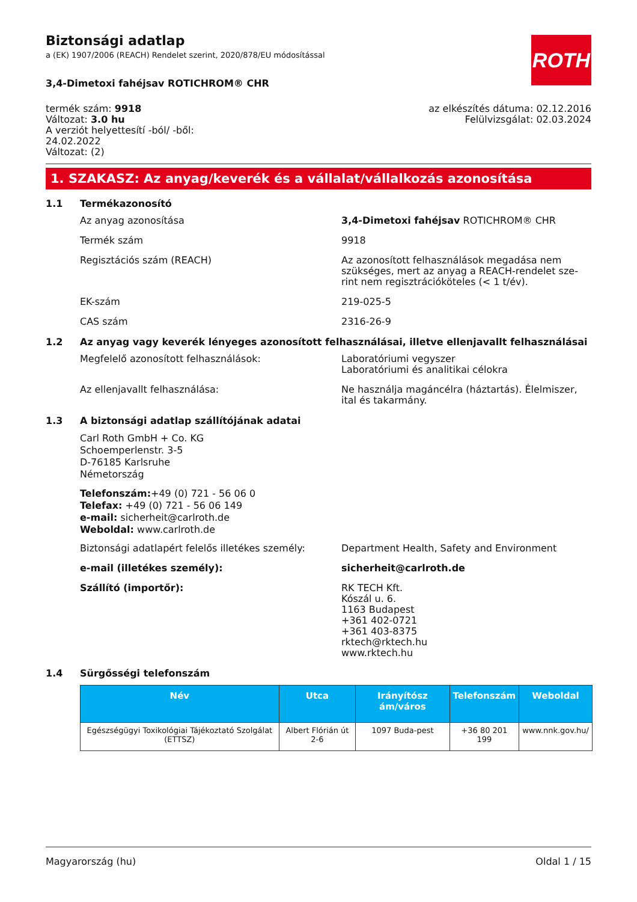ROTH
Biztonsági adatlap
a (EK) 1907/2006 (REACH) Rendelet szerint, 2020/878/EU módosítással
3,4-Dimetoxi fahéjsav ROTICHROM® CHR
termék szám: 9918
Változat: 3.0 hu
A verziót helyettesítí -ból/ -ből:
24.02.2022
Változat: (2)
az elkészítés dátuma: 02.12.2016
Felülvizsgálat: 02.03.2024
1. SZAKASZ: Az anyag/keverék és a vállalat/vállalkozás azonosítása
1.1 Termékazonosító
Az anyag azonosítása 3,4-Dimetoxi fahéjsav ROTICHROM® CHR
Termék szám 9918
Regisztációs szám (REACH) Az azonosított felhasználások megadása nem szükséges, mert az anyag a REACH-rendelet sze-rint nem regisztrációköteles (< 1 t/év).
EK-szám 219-025-5
CAS szám 2316-26-9
1.2 Az anyag vagy keverék lényeges azonosított felhasználásai, illetve ellenjavallt felhasználásai
Megfelelő azonosított felhasználások: Laboratóriumi vegyszer
Laboratóriumi és analitikai célokra
Az ellenjavallt felhasználása: Ne használja magáncélra (háztartás). Élelmiszer, ital és takarmány.
1.3 A biztonsági adatlap szállítójának adatai
Carl Roth GmbH + Co. KG
Schoemperlenstr. 3-5
D-76185 Karlsruhe
Németország
Telefonszám:+49 (0) 721 - 56 06 0
Telefax: +49 (0) 721 - 56 06 149
e-mail: sicherheit@carlroth.de
Weboldal: www.carlroth.de
Biztonsági adatlapért felelős illetékes személy:
Department Health, Safety and Environment
e-mail (illetékes személy): sicherheit@carlroth.de
Szállító (importőr): RK TECH Kft.
Kószál u. 6.
1163 Budapest
+361 402-0721
+361 403-8375
rktech@rktech.hu
www.rktech.hu
1.4 Sürgősségi telefonszám
| Név | Utca | Irányítósz ám/város | Telefonszám | Weboldal |
| --- | --- | --- | --- | --- |
| Egészségügyi Toxikológiai Tájékoztató Szolgálat (ETTSZ) | Albert Flórián út 2-6 | 1097 Buda-pest | +36 80 201 199 | www.nnk.gov.hu/ |
Magyarország (hu) Oldal 1 / 15